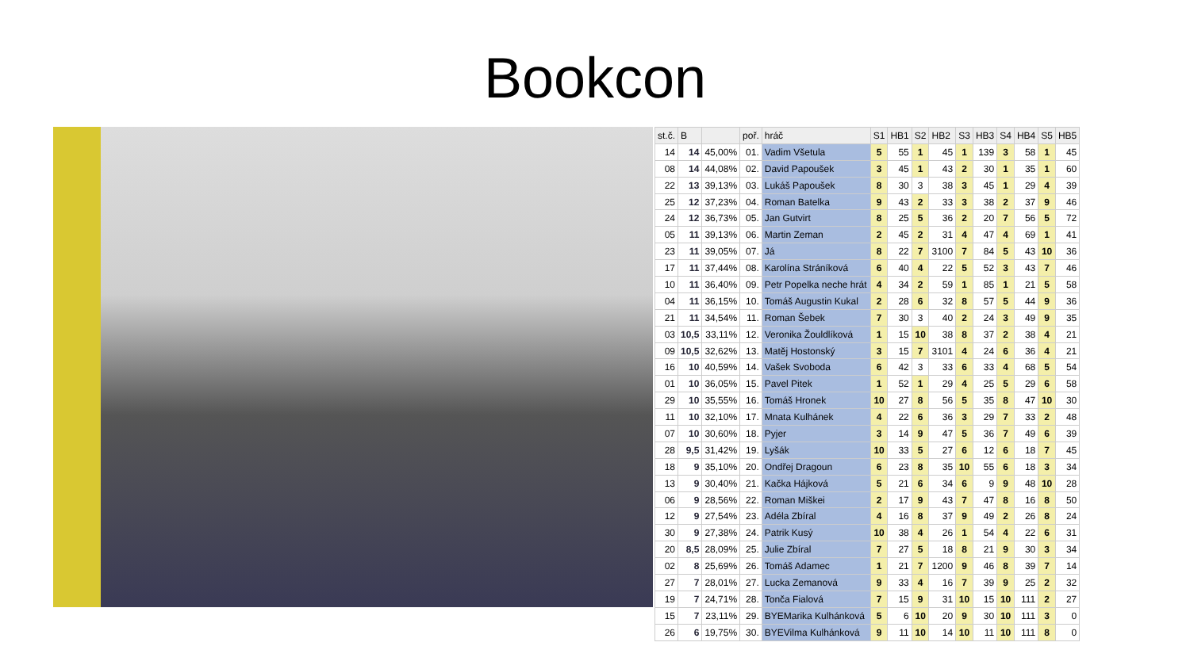Bookcon
| st.č. | B | | poř. | hráč | S1 | HB1 | S2 | HB2 | S3 | HB3 | S4 | HB4 | S5 | HB5 |
| --- | --- | --- | --- | --- | --- | --- | --- | --- | --- | --- | --- | --- | --- | --- |
| 14 | 14 | 45,00% | 01. | Vadim Všetula | 5 | 55 | 1 | 45 | 1 | 139 | 3 | 58 | 1 | 45 |
| 08 | 14 | 44,08% | 02. | David Papoušek | 3 | 45 | 1 | 43 | 2 | 30 | 1 | 35 | 1 | 60 |
| 22 | 13 | 39,13% | 03. | Lukáš Papoušek | 8 | 30 | 3 | 38 | 3 | 45 | 1 | 29 | 4 | 39 |
| 25 | 12 | 37,23% | 04. | Roman Batelka | 9 | 43 | 2 | 33 | 3 | 38 | 2 | 37 | 9 | 46 |
| 24 | 12 | 36,73% | 05. | Jan Gutvirt | 8 | 25 | 5 | 36 | 2 | 20 | 7 | 56 | 5 | 72 |
| 05 | 11 | 39,13% | 06. | Martin Zeman | 2 | 45 | 2 | 31 | 4 | 47 | 4 | 69 | 1 | 41 |
| 23 | 11 | 39,05% | 07. | Já | 8 | 22 | 7 | 3100 | 7 | 84 | 5 | 43 | 10 | 36 |
| 17 | 11 | 37,44% | 08. | Karolína Stráníková | 6 | 40 | 4 | 22 | 5 | 52 | 3 | 43 | 7 | 46 |
| 10 | 11 | 36,40% | 09. | Petr Popelka neche hrát | 4 | 34 | 2 | 59 | 1 | 85 | 1 | 21 | 5 | 58 |
| 04 | 11 | 36,15% | 10. | Tomáš Augustin Kukal | 2 | 28 | 6 | 32 | 8 | 57 | 5 | 44 | 9 | 36 |
| 21 | 11 | 34,54% | 11. | Roman Šebek | 7 | 30 | 3 | 40 | 2 | 24 | 3 | 49 | 9 | 35 |
| 03 | 10,5 | 33,11% | 12. | Veronika Žouldlíková | 1 | 15 | 10 | 38 | 8 | 37 | 2 | 38 | 4 | 21 |
| 09 | 10,5 | 32,62% | 13. | Matěj Hostonský | 3 | 15 | 7 | 3101 | 4 | 24 | 6 | 36 | 4 | 21 |
| 16 | 10 | 40,59% | 14. | Vašek Svoboda | 6 | 42 | 3 | 33 | 6 | 33 | 4 | 68 | 5 | 54 |
| 01 | 10 | 36,05% | 15. | Pavel Pitek | 1 | 52 | 1 | 29 | 4 | 25 | 5 | 29 | 6 | 58 |
| 29 | 10 | 35,55% | 16. | Tomáš Hronek | 10 | 27 | 8 | 56 | 5 | 35 | 8 | 47 | 10 | 30 |
| 11 | 10 | 32,10% | 17. | Mnata Kulhánek | 4 | 22 | 6 | 36 | 3 | 29 | 7 | 33 | 2 | 48 |
| 07 | 10 | 30,60% | 18. | Pyjer | 3 | 14 | 9 | 47 | 5 | 36 | 7 | 49 | 6 | 39 |
| 28 | 9,5 | 31,42% | 19. | Lyšák | 10 | 33 | 5 | 27 | 6 | 12 | 6 | 18 | 7 | 45 |
| 18 | 9 | 35,10% | 20. | Ondřej Dragoun | 6 | 23 | 8 | 35 | 10 | 55 | 6 | 18 | 3 | 34 |
| 13 | 9 | 30,40% | 21. | Kačka Hájková | 5 | 21 | 6 | 34 | 6 | 9 | 9 | 48 | 10 | 28 |
| 06 | 9 | 28,56% | 22. | Roman Miškei | 2 | 17 | 9 | 43 | 7 | 47 | 8 | 16 | 8 | 50 |
| 12 | 9 | 27,54% | 23. | Adéla Zbíral | 4 | 16 | 8 | 37 | 9 | 49 | 2 | 26 | 8 | 24 |
| 30 | 9 | 27,38% | 24. | Patrik Kusý | 10 | 38 | 4 | 26 | 1 | 54 | 4 | 22 | 6 | 31 |
| 20 | 8,5 | 28,09% | 25. | Julie Zbíral | 7 | 27 | 5 | 18 | 8 | 21 | 9 | 30 | 3 | 34 |
| 02 | 8 | 25,69% | 26. | Tomáš Adamec | 1 | 21 | 7 | 1200 | 9 | 46 | 8 | 39 | 7 | 14 |
| 27 | 7 | 28,01% | 27. | Lucka Zemanová | 9 | 33 | 4 | 16 | 7 | 39 | 9 | 25 | 2 | 32 |
| 19 | 7 | 24,71% | 28. | Tonča Fialová | 7 | 15 | 9 | 31 | 10 | 15 | 10 | 111 | 2 | 27 |
| 15 | 7 | 23,11% | 29. | BYEMarika Kulhánková | 5 | 6 | 10 | 20 | 9 | 30 | 10 | 111 | 3 | 0 |
| 26 | 6 | 19,75% | 30. | BYEVilma Kulhánková | 9 | 11 | 10 | 14 | 10 | 11 | 10 | 111 | 8 | 0 |